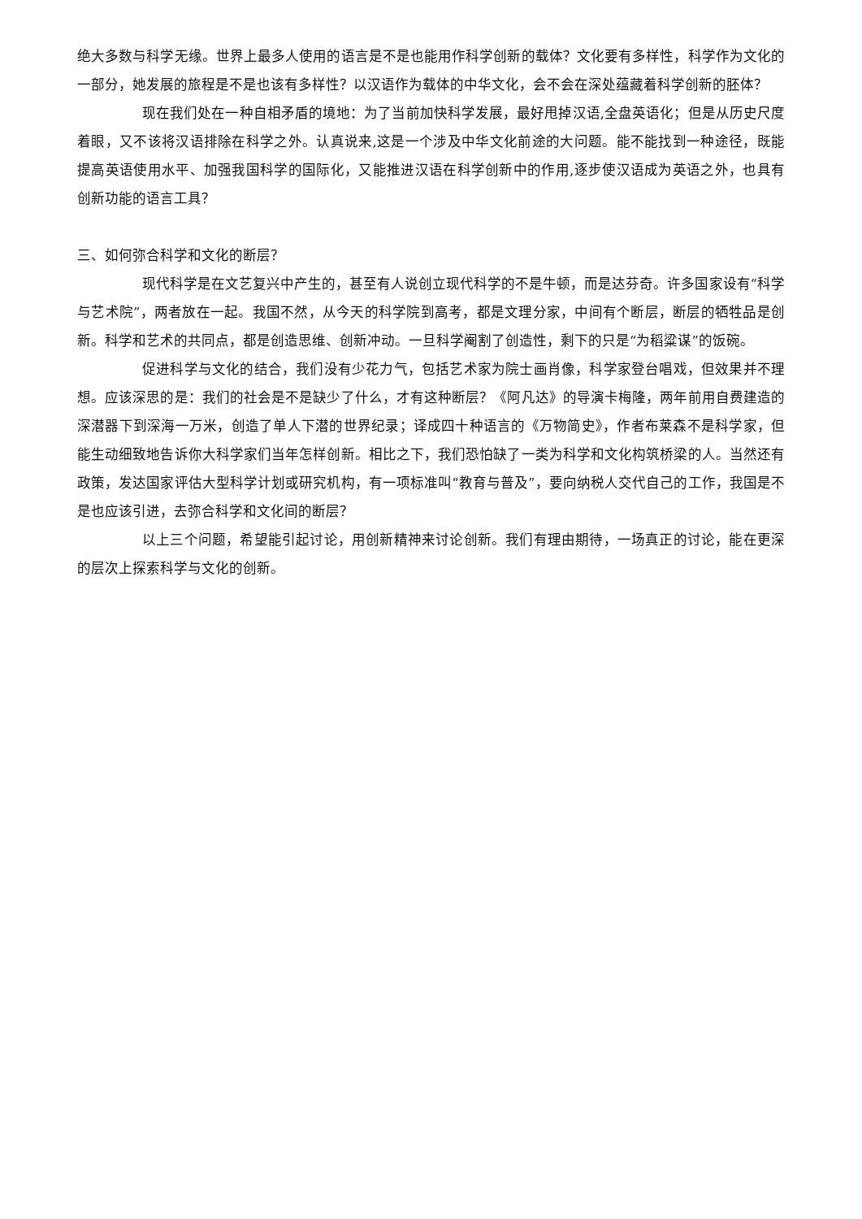绝大多数与科学无缘。世界上最多人使用的语言是不是也能用作科学创新的载体？文化要有多样性，科学作为文化的一部分，她发展的旅程是不是也该有多样性？以汉语作为载体的中华文化，会不会在深处蕴藏着科学创新的胚体？
现在我们处在一种自相矛盾的境地：为了当前加快科学发展，最好甩掉汉语,全盘英语化；但是从历史尺度着眼，又不该将汉语排除在科学之外。认真说来,这是一个涉及中华文化前途的大问题。能不能找到一种途径，既能提高英语使用水平、加强我国科学的国际化，又能推进汉语在科学创新中的作用,逐步使汉语成为英语之外，也具有创新功能的语言工具？
三、如何弥合科学和文化的断层？
现代科学是在文艺复兴中产生的，甚至有人说创立现代科学的不是牛顿，而是达芬奇。许多国家设有“科学与艺术院”，两者放在一起。我国不然，从今天的科学院到高考，都是文理分家，中间有个断层，断层的牺牲品是创新。科学和艺术的共同点，都是创造思维、创新冲动。一旦科学阉割了创造性，剩下的只是“为稻粱谋”的饭碗。
促进科学与文化的结合，我们没有少花力气，包括艺术家为院士画肖像，科学家登台唱戏，但效果并不理想。应该深思的是：我们的社会是不是缺少了什么，才有这种断层？《阿凡达》的导演卡梅隆，两年前用自费建造的深潜器下到深海一万米，创造了单人下潜的世界纪录；译成四十种语言的《万物简史》，作者布莱森不是科学家，但能生动细致地告诉你大科学家们当年怎样创新。相比之下，我们恐怕缺了一类为科学和文化构筑桥梁的人。当然还有政策，发达国家评估大型科学计划或研究机构，有一项标准叫“教育与普及”，要向纳税人交代自己的工作，我国是不是也应该引进，去弥合科学和文化间的断层？
以上三个问题，希望能引起讨论，用创新精神来讨论创新。我们有理由期待，一场真正的讨论，能在更深的层次上探索科学与文化的创新。